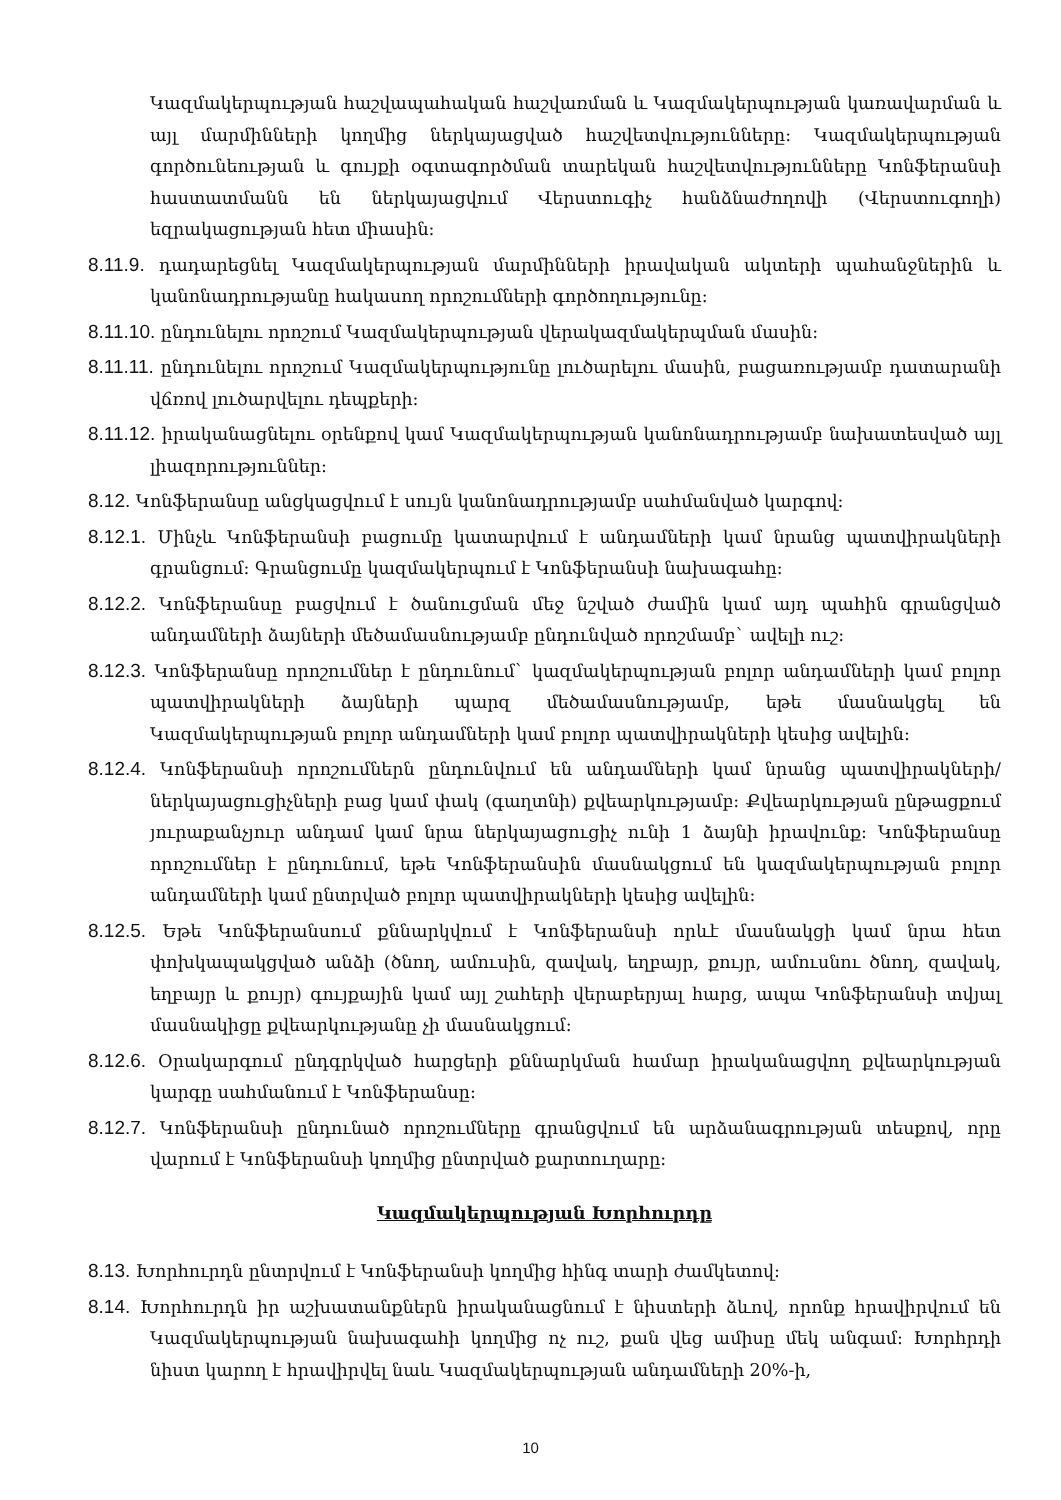Կազմակերպության հաշվապահական հաշվառման և Կազմակերպության կառավարման և այլ մարմինների կողմից ներկայացված հաշվետվությունները: Կազմակերպության գործունեության և գույքի օգտագործման տարեկան հաշվետվությունները Կոնֆերանսի հաստատմանն են ներկայացվում Վերստուգիչ հանձնաժողովի (Վերստուգողի) եզրակացության հետ միասին:
8.11.9. դադարեցնել Կազմակերպության մարմինների իրավական ակտերի պահանջներին և կանոնադրությանը հակասող որոշումների գործողությունը:
8.11.10. ընդունելու որոշում Կազմակերպության վերակազմակերպման մասին:
8.11.11. ընդունելու որոշում Կազմակերպությունը լուծարելու մասին, բացառությամբ դատարանի վճռով լուծարվելու դեպքերի:
8.11.12. իրականացնելու օրենքով կամ Կազմակերպության կանոնադրությամբ նախատեսված այլ լիազորություններ:
8.12. Կոնֆերանսը անցկացվում է սույն կանոնադրությամբ սահմանված կարգով:
8.12.1. Մինչև Կոնֆերանսի բացումը կատարվում է անդամների կամ նրանց պատվիրակների գրանցում: Գրանցումը կազմակերպում է Կոնֆերանսի նախագահը:
8.12.2. Կոնֆերանսը բացվում է ծանուցման մեջ նշված ժամին կամ այդ պահին գրանցված անդամների ձայների մեծամասնությամբ ընդունված որոշմամբ` ավելի ուշ:
8.12.3. Կոնֆերանսը որոշումներ է ընդունում` կազմակերպության բոլոր անդամների կամ բոլոր պատվիրակների ձայների պարզ մեծամասնությամբ, եթե մասնակցել են Կազմակերպության բոլոր անդամների կամ բոլոր պատվիրակների կեսից ավելին:
8.12.4. Կոնֆերանսի որոշումներն ընդունվում են անդամների կամ նրանց պատվիրակների/ներկայացուցիչների բաց կամ փակ (գաղտնի) քվեարկությամբ: Քվեարկության ընթացքում յուրաքանչյուր անդամ կամ նրա ներկայացուցիչ ունի 1 ձայնի իրավունք: Կոնֆերանսը որոշումներ է ընդունում, եթե Կոնֆերանսին մասնակցում են կազմակերպության բոլոր անդամների կամ ընտրված բոլոր պատվիրակների կեսից ավելին:
8.12.5. Եթե Կոնֆերանսում քննարկվում է Կոնֆերանսի որևէ մասնակցի կամ նրա հետ փոխկապակցված անձի (ծնող, ամուսին, զավակ, եղբայր, քույր, ամուսնու ծնող, զավակ, եղբայր և քույր) գույքային կամ այլ շահերի վերաբերյալ հարց, ապա Կոնֆերանսի տվյալ մասնակիցը քվեարկությանը չի մասնակցում:
8.12.6. Օրակարգում ընդգրկված հարցերի քննարկման համար իրականացվող քվեարկության կարգը սահմանում է Կոնֆերանսը:
8.12.7. Կոնֆերանսի ընդունած որոշումները գրանցվում են արձանագրության տեսքով, որը վարում է Կոնֆերանսի կողմից ընտրված քարտուղարը:
Կազմակերպության Խորհուրդը
8.13. Խորհուրդն ընտրվում է Կոնֆերանսի կողմից հինգ տարի ժամկետով:
8.14. Խորհուրդն իր աշխատանքներն իրականացնում է նիստերի ձևով, որոնք հրավիրվում են Կազմակերպության նախագահի կողմից ոչ ուշ, քան վեց ամիսը մեկ անգամ: Խորհրդի նիստ կարող է հրավիրվել նաև Կազմակերպության անդամների 20%-ի,
10